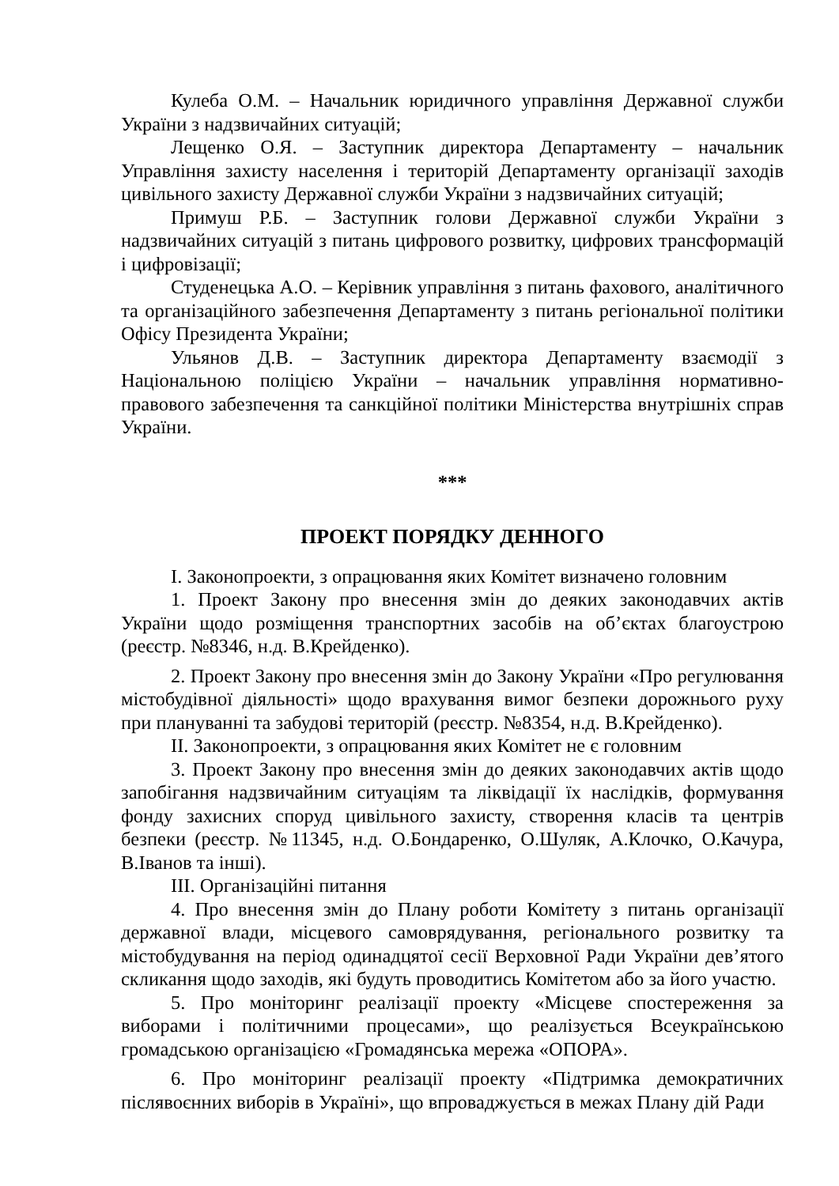Кулеба О.М. – Начальник юридичного управління Державної служби України з надзвичайних ситуацій;
Лещенко О.Я. – Заступник директора Департаменту – начальник Управління захисту населення і територій Департаменту організації заходів цивільного захисту Державної служби України з надзвичайних ситуацій;
Примуш Р.Б. – Заступник голови Державної служби України з надзвичайних ситуацій з питань цифрового розвитку, цифрових трансформацій і цифровізації;
Студенецька А.О. – Керівник управління з питань фахового, аналітичного та організаційного забезпечення Департаменту з питань регіональної політики Офісу Президента України;
Ульянов Д.В. – Заступник директора Департаменту взаємодії з Національною поліцією України – начальник управління нормативно-правового забезпечення та санкційної політики Міністерства внутрішніх справ України.
***
ПРОЕКТ ПОРЯДКУ ДЕННОГО
I. Законопроекти, з опрацювання яких Комітет визначено головним
1. Проект Закону про внесення змін до деяких законодавчих актів України щодо розміщення транспортних засобів на об’єктах благоустрою (реєстр. №8346, н.д. В.Крейденко).
2. Проект Закону про внесення змін до Закону України «Про регулювання містобудівної діяльності» щодо врахування вимог безпеки дорожнього руху при плануванні та забудові територій (реєстр. №8354, н.д. В.Крейденко).
II. Законопроекти, з опрацювання яких Комітет не є головним
3. Проект Закону про внесення змін до деяких законодавчих актів щодо запобігання надзвичайним ситуаціям та ліквідації їх наслідків, формування фонду захисних споруд цивільного захисту, створення класів та центрів безпеки (реєстр. №11345, н.д. О.Бондаренко, О.Шуляк, А.Клочко, О.Качура, В.Іванов та інші).
III. Організаційні питання
4. Про внесення змін до Плану роботи Комітету з питань організації державної влади, місцевого самоврядування, регіонального розвитку та містобудування на період одинадцятої сесії Верховної Ради України дев’ятого скликання щодо заходів, які будуть проводитись Комітетом або за його участю.
5. Про моніторинг реалізації проекту «Місцеве спостереження за виборами і політичними процесами», що реалізується Всеукраїнською громадською організацією «Громадянська мережа «ОПОРА».
6. Про моніторинг реалізації проекту «Підтримка демократичних післявоєнних виборів в Україні», що впроваджується в межах Плану дій Ради